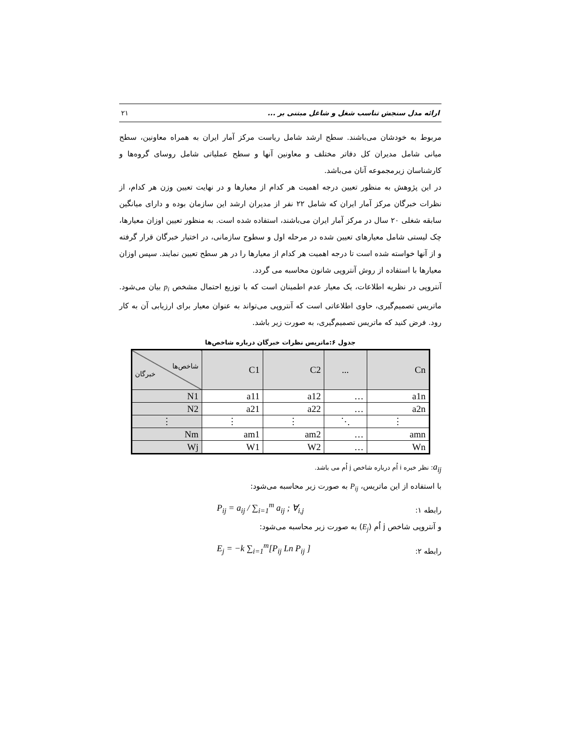ارائه مدل سنجش تناسب شغل و شاغل مبتنی بر ... ۲۱
مربوط به خودشان می‌باشند. سطح ارشد شامل ریاست مرکز آمار ایران به همراه معاونین، سطح میانی شامل مدیران کل دفاتر مختلف و معاونین آنها و سطح عملیاتی شامل روسای گروه‌ها و کارشناسان زیرمجموعه آنان می‌باشد.
در این پژوهش به منظور تعیین درجه اهمیت هر کدام از معیارها و در نهایت تعیین وزن هر کدام، از نظرات خبرگان مرکز آمار ایران که شامل ۲۲ نفر از مدیران ارشد این سازمان بوده و دارای میانگین سابقه شغلی ۲۰ سال در مرکز آمار ایران می‌باشند، استفاده شده است. به منظور تعیین اوزان معیارها، چک لیستی شامل معیارهای تعیین شده در مرحله اول و سطوح سازمانی، در اختیار خبرگان قرار گرفته و از آنها خواسته شده است تا درجه اهمیت هر کدام از معیارها را در هر سطح تعیین نمایند. سپس اوزان معیارها با استفاده از روش آنتروپی شانون محاسبه می گردد.
آنتروپی در نظریه اطلاعات، یک معیار عدم اطمینان است که با توزیع احتمال مشخص p<sub>i</sub> بیان می‌شود. ماتریس تصمیم‌گیری، حاوی اطلاعاتی است که آنتروپی می‌تواند به عنوان معیار برای ارزیابی آن به کار رود. فرض کنید که ماتریس تصمیم‌گیری، به صورت زیر باشد.
جدول ۶:ماتریس نظرات خبرگان درباره شاخص‌ها
| شاخص‌ها خبرگان | C1 | C2 | ... | Cn |
| --- | --- | --- | --- | --- |
| N1 | a11 | a12 | … | a1n |
| N2 | a21 | a22 | … | a2n |
| ⋮ | ⋮ | ⋮ | ⋱ | ⋮ |
| Nm | am1 | am2 | … | amn |
| Wj | W1 | W2 | … | Wn |
a<sub>ij</sub>: نظر خبره i اُم درباره شاخص j اُم می باشد.
با استفاده از این ماتریس، P<sub>ij</sub> به صورت زیر محاسبه می‌شود:
رابطه ۱: P<sub>ij</sub> = a<sub>ij</sub> / ∑<sub>i=1</sub><sup>m</sup> a<sub>ij</sub> ; ∀<sub>i,j</sub>
و آنتروپی شاخص j اُم (E<sub>j</sub>) به صورت زیر محاسبه می‌شود:
رابطه ۲: E<sub>j</sub> = −k ∑<sub>i=1</sub><sup>m</sup>[P<sub>ij</sub> Ln P<sub>ij</sub> ]